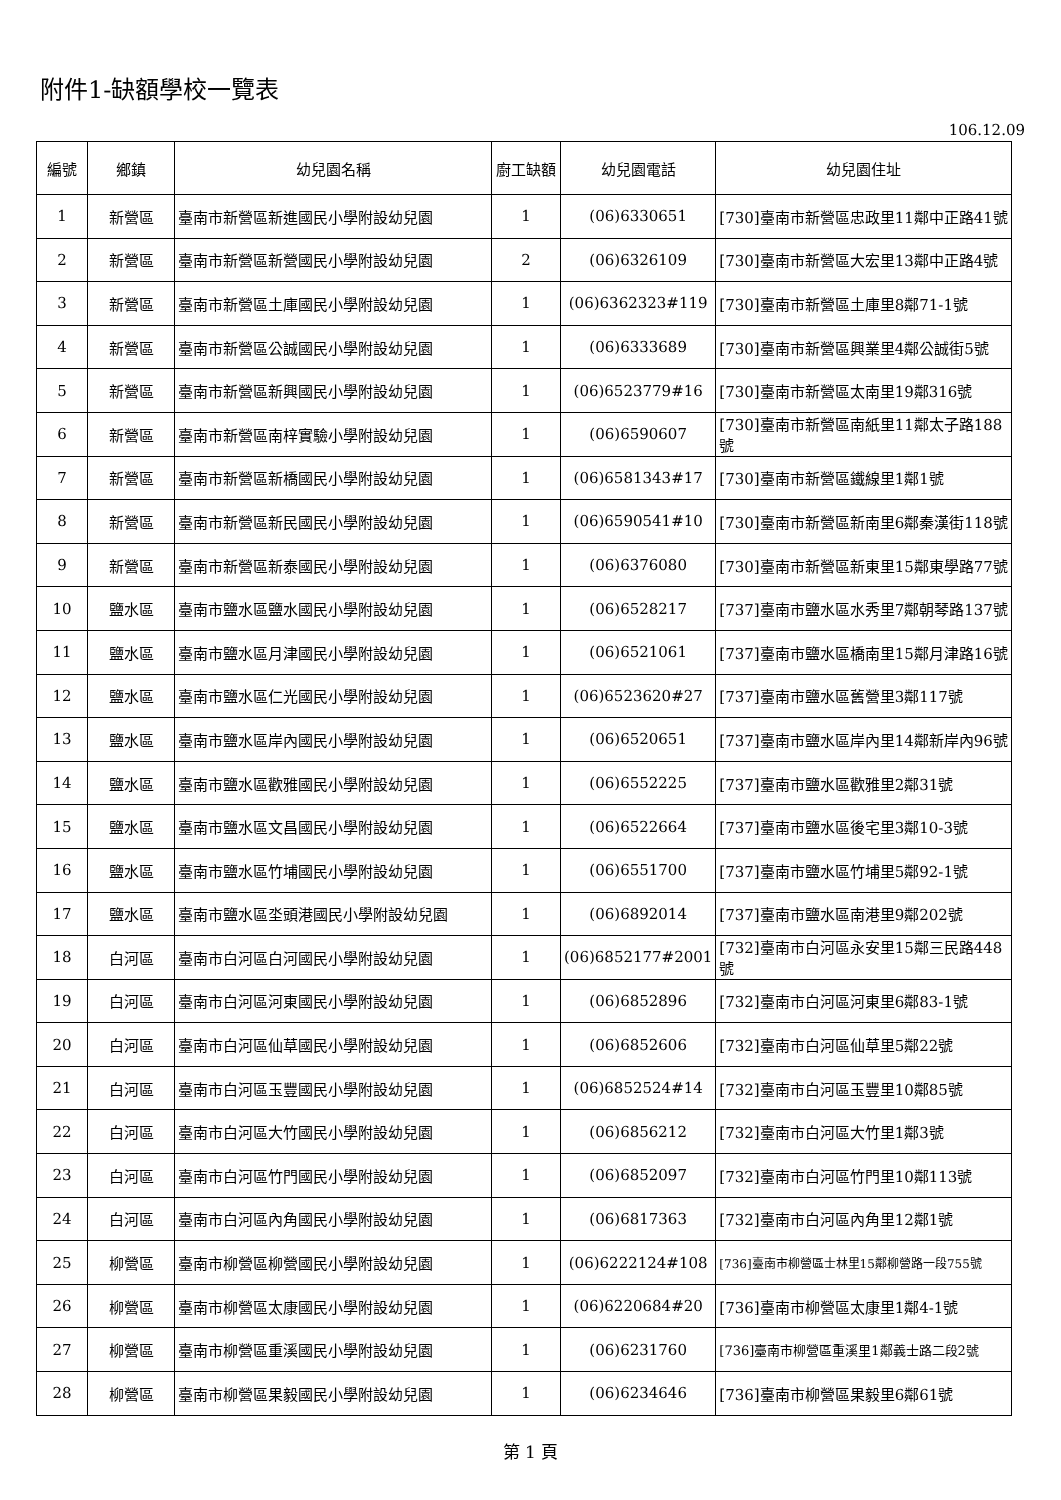附件1-缺額學校一覽表
106.12.09
| 編號 | 鄉鎮 | 幼兒園名稱 | 廚工缺額 | 幼兒園電話 | 幼兒園住址 |
| --- | --- | --- | --- | --- | --- |
| 1 | 新營區 | 臺南市新營區新進國民小學附設幼兒園 | 1 | (06)6330651 | [730]臺南市新營區忠政里11鄰中正路41號 |
| 2 | 新營區 | 臺南市新營區新營國民小學附設幼兒園 | 2 | (06)6326109 | [730]臺南市新營區大宏里13鄰中正路4號 |
| 3 | 新營區 | 臺南市新營區土庫國民小學附設幼兒園 | 1 | (06)6362323#119 | [730]臺南市新營區土庫里8鄰71-1號 |
| 4 | 新營區 | 臺南市新營區公誠國民小學附設幼兒園 | 1 | (06)6333689 | [730]臺南市新營區興業里4鄰公誠街5號 |
| 5 | 新營區 | 臺南市新營區新興國民小學附設幼兒園 | 1 | (06)6523779#16 | [730]臺南市新營區太南里19鄰316號 |
| 6 | 新營區 | 臺南市新營區南梓實驗小學附設幼兒園 | 1 | (06)6590607 | [730]臺南市新營區南紙里11鄰太子路188號 |
| 7 | 新營區 | 臺南市新營區新橋國民小學附設幼兒園 | 1 | (06)6581343#17 | [730]臺南市新營區鐵線里1鄰1號 |
| 8 | 新營區 | 臺南市新營區新民國民小學附設幼兒園 | 1 | (06)6590541#10 | [730]臺南市新營區新南里6鄰秦漢街118號 |
| 9 | 新營區 | 臺南市新營區新泰國民小學附設幼兒園 | 1 | (06)6376080 | [730]臺南市新營區新東里15鄰東學路77號 |
| 10 | 鹽水區 | 臺南市鹽水區鹽水國民小學附設幼兒園 | 1 | (06)6528217 | [737]臺南市鹽水區水秀里7鄰朝琴路137號 |
| 11 | 鹽水區 | 臺南市鹽水區月津國民小學附設幼兒園 | 1 | (06)6521061 | [737]臺南市鹽水區橋南里15鄰月津路16號 |
| 12 | 鹽水區 | 臺南市鹽水區仁光國民小學附設幼兒園 | 1 | (06)6523620#27 | [737]臺南市鹽水區舊營里3鄰117號 |
| 13 | 鹽水區 | 臺南市鹽水區岸內國民小學附設幼兒園 | 1 | (06)6520651 | [737]臺南市鹽水區岸內里14鄰新岸內96號 |
| 14 | 鹽水區 | 臺南市鹽水區歡雅國民小學附設幼兒園 | 1 | (06)6552225 | [737]臺南市鹽水區歡雅里2鄰31號 |
| 15 | 鹽水區 | 臺南市鹽水區文昌國民小學附設幼兒園 | 1 | (06)6522664 | [737]臺南市鹽水區後宅里3鄰10-3號 |
| 16 | 鹽水區 | 臺南市鹽水區竹埔國民小學附設幼兒園 | 1 | (06)6551700 | [737]臺南市鹽水區竹埔里5鄰92-1號 |
| 17 | 鹽水區 | 臺南市鹽水區坔頭港國民小學附設幼兒園 | 1 | (06)6892014 | [737]臺南市鹽水區南港里9鄰202號 |
| 18 | 白河區 | 臺南市白河區白河國民小學附設幼兒園 | 1 | (06)6852177#2001 | [732]臺南市白河區永安里15鄰三民路448號 |
| 19 | 白河區 | 臺南市白河區河東國民小學附設幼兒園 | 1 | (06)6852896 | [732]臺南市白河區河東里6鄰83-1號 |
| 20 | 白河區 | 臺南市白河區仙草國民小學附設幼兒園 | 1 | (06)6852606 | [732]臺南市白河區仙草里5鄰22號 |
| 21 | 白河區 | 臺南市白河區玉豐國民小學附設幼兒園 | 1 | (06)6852524#14 | [732]臺南市白河區玉豐里10鄰85號 |
| 22 | 白河區 | 臺南市白河區大竹國民小學附設幼兒園 | 1 | (06)6856212 | [732]臺南市白河區大竹里1鄰3號 |
| 23 | 白河區 | 臺南市白河區竹門國民小學附設幼兒園 | 1 | (06)6852097 | [732]臺南市白河區竹門里10鄰113號 |
| 24 | 白河區 | 臺南市白河區內角國民小學附設幼兒園 | 1 | (06)6817363 | [732]臺南市白河區內角里12鄰1號 |
| 25 | 柳營區 | 臺南市柳營區柳營國民小學附設幼兒園 | 1 | (06)6222124#108 | [736]臺南市柳營區士林里15鄰柳營路一段755號 |
| 26 | 柳營區 | 臺南市柳營區太康國民小學附設幼兒園 | 1 | (06)6220684#20 | [736]臺南市柳營區太康里1鄰4-1號 |
| 27 | 柳營區 | 臺南市柳營區重溪國民小學附設幼兒園 | 1 | (06)6231760 | [736]臺南市柳營區重溪里1鄰義士路二段2號 |
| 28 | 柳營區 | 臺南市柳營區果毅國民小學附設幼兒園 | 1 | (06)6234646 | [736]臺南市柳營區果毅里6鄰61號 |
第 1 頁